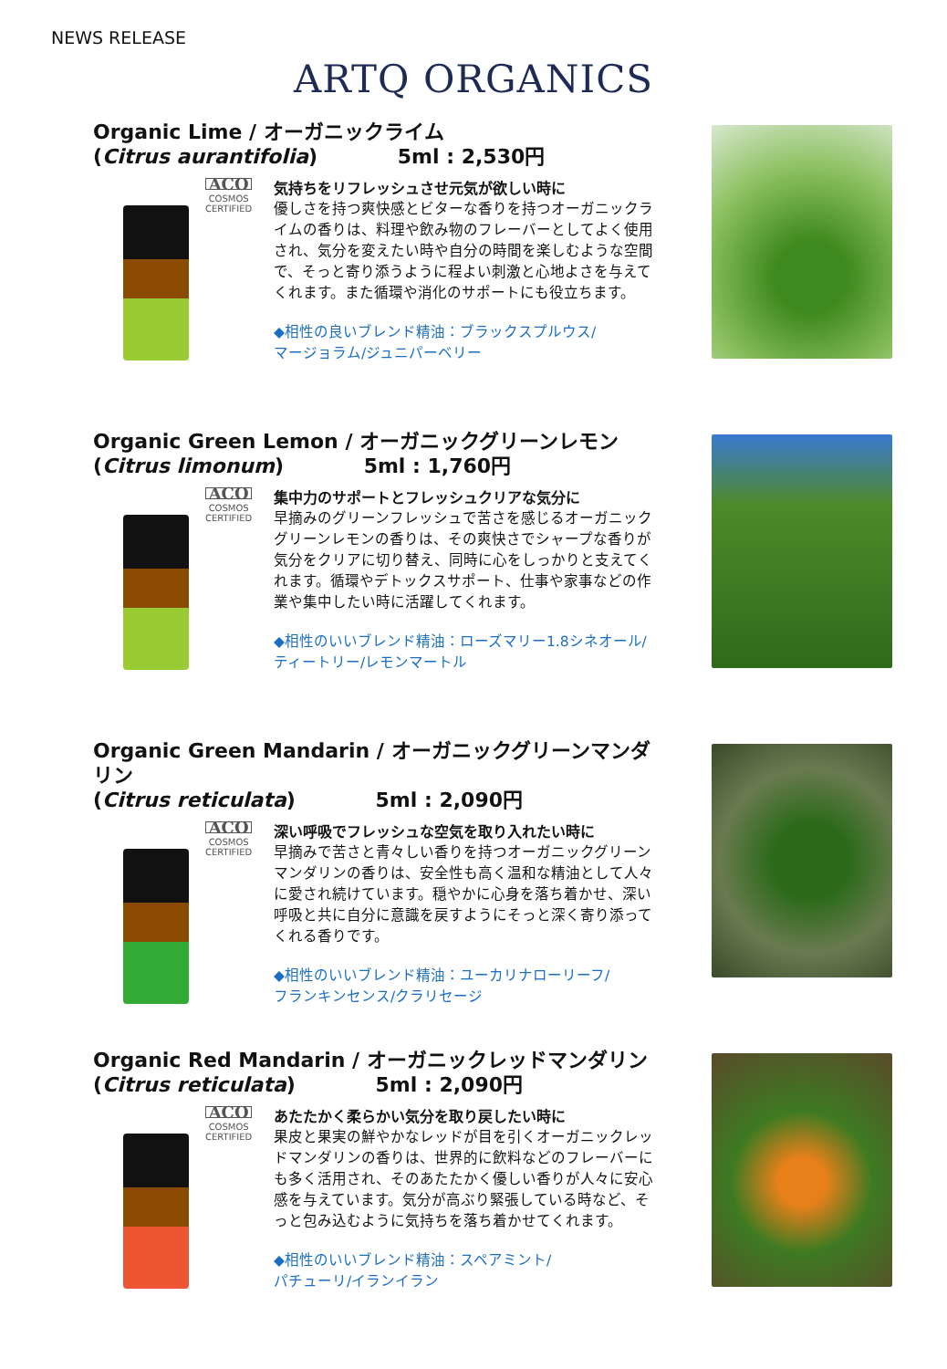NEWS RELEASE
ARTQ ORGANICS
Organic Lime / オーガニックライム
(Citrus aurantifolia) 5ml : 2,530円
ACO
COSMOS
CERTIFIED
気持ちをリフレッシュさせ元気が欲しい時に
優しさを持つ爽快感とビターな香りを持つオーガニックライムの香りは、料理や飲み物のフレーバーとしてよく使用され、気分を変えたい時や自分の時間を楽しむような空間で、そっと寄り添うように程よい刺激と心地よさを与えてくれます。また循環や消化のサポートにも役立ちます。
◆相性の良いブレンド精油：ブラックスプルウス/
マージョラム/ジュニパーベリー
Organic Green Lemon / オーガニックグリーンレモン
(Citrus limonum) 5ml : 1,760円
ACO
COSMOS
CERTIFIED
集中力のサポートとフレッシュクリアな気分に
早摘みのグリーンフレッシュで苦さを感じるオーガニックグリーンレモンの香りは、その爽快さでシャープな香りが気分をクリアに切り替え、同時に心をしっかりと支えてくれます。循環やデトックスサポート、仕事や家事などの作業や集中したい時に活躍してくれます。
◆相性のいいブレンド精油：ローズマリー1.8シネオール/
ティートリー/レモンマートル
Organic Green Mandarin / オーガニックグリーンマンダリン
(Citrus reticulata) 5ml : 2,090円
ACO
COSMOS
CERTIFIED
深い呼吸でフレッシュな空気を取り入れたい時に
早摘みで苦さと青々しい香りを持つオーガニックグリーンマンダリンの香りは、安全性も高く温和な精油として人々に愛され続けています。穏やかに心身を落ち着かせ、深い呼吸と共に自分に意識を戻すようにそっと深く寄り添ってくれる香りです。
◆相性のいいブレンド精油：ユーカリナローリーフ/
フランキンセンス/クラリセージ
Organic Red Mandarin / オーガニックレッドマンダリン
(Citrus reticulata) 5ml : 2,090円
ACO
COSMOS
CERTIFIED
あたたかく柔らかい気分を取り戻したい時に
果皮と果実の鮮やかなレッドが目を引くオーガニックレッドマンダリンの香りは、世界的に飲料などのフレーバーにも多く活用され、そのあたたかく優しい香りが人々に安心感を与えています。気分が高ぶり緊張している時など、そっと包み込むように気持ちを落ち着かせてくれます。
◆相性のいいブレンド精油：スペアミント/
パチューリ/イランイラン